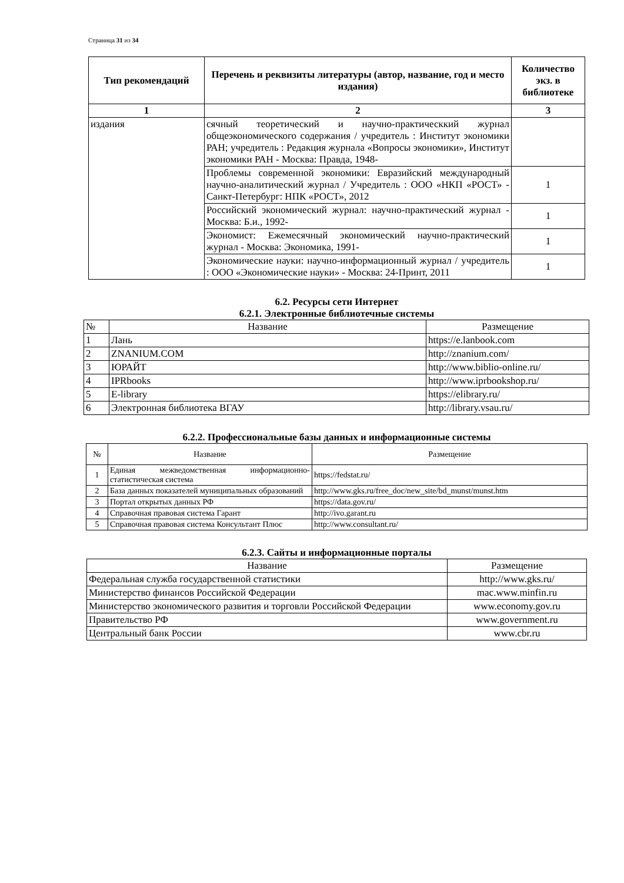Страница 31 из 34
| Тип рекомендаций | Перечень и реквизиты литературы (автор, название, год и место издания) | Количество экз. в библиотеке |
| --- | --- | --- |
| 1 | 2 | 3 |
| издания | сячный теоретический и научно-практическкий журнал общеэкономического содержания / учредитель : Институт экономики РАН; учредитель : Редакция журнала «Вопросы экономики», Институт экономики РАН - Москва: Правда, 1948- | |
| | Проблемы современной экономики: Евразийский международный научно-аналитический журнал / Учредитель : ООО «НКП «РОСТ» - Санкт-Петербург: НПК «РОСТ», 2012 | 1 |
| | Российский экономический журнал: научно-практический журнал - Москва: Б.и., 1992- | 1 |
| | Экономист: Ежемесячный экономический научно-практический журнал - Москва: Экономика, 1991- | 1 |
| | Экономические науки: научно-информационный журнал / учредитель : ООО «Экономические науки» - Москва: 24-Принт, 2011 | 1 |
6.2. Ресурсы сети Интернет
6.2.1. Электронные библиотечные системы
| № | Название | Размещение |
| 1 | Лань | https://e.lanbook.com |
| 2 | ZNANIUM.COM | http://znanium.com/ |
| 3 | ЮРАЙТ | http://www.biblio-online.ru/ |
| 4 | IPRbooks | http://www.iprbookshop.ru/ |
| 5 | E-library | https://elibrary.ru/ |
| 6 | Электронная библиотека ВГАУ | http://library.vsau.ru/ |
6.2.2. Профессиональные базы данных и информационные системы
| № | Название | Размещение |
| 1 | Единая межведомственная информационно-статистическая система | https://fedstat.ru/ |
| 2 | База данных показателей муниципальных образований | http://www.gks.ru/free_doc/new_site/bd_munst/munst.htm |
| 3 | Портал открытых данных РФ | https://data.gov.ru/ |
| 4 | Справочная правовая система Гарант | http://ivo.garant.ru |
| 5 | Справочная правовая система Консультант Плюс | http://www.consultant.ru/ |
6.2.3. Сайты и информационные порталы
| Название | Размещение |
| Федеральная служба государственной статистики | http://www.gks.ru/ |
| Министерство финансов Российской Федерации | mac.www.minfin.ru |
| Министерство экономического развития и торговли Российской Федерации | www.economy.gov.ru |
| Правительство РФ | www.government.ru |
| Центральный банк России | www.cbr.ru |